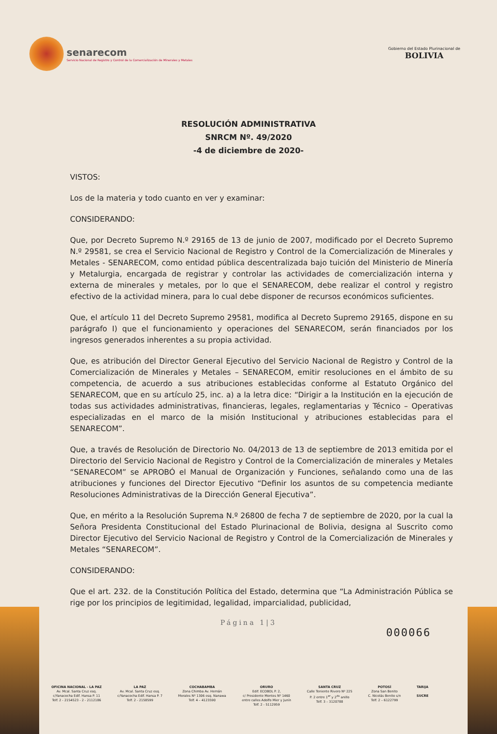senarecom
Servicio Nacional de Registro y Control de la Comercialización de Minerales y Metales
Gobierno del Estado Plurinacional de
BOLIVIA
RESOLUCIÓN ADMINISTRATIVA
SNRCM Nº. 49/2020
-4 de diciembre de 2020-
VISTOS:
Los de la materia y todo cuanto en ver y examinar:
CONSIDERANDO:
Que, por Decreto Supremo N.º 29165 de 13 de junio de 2007, modificado por el Decreto Supremo N.º 29581, se crea el Servicio Nacional de Registro y Control de la Comercialización de Minerales y Metales - SENARECOM, como entidad pública descentralizada bajo tuición del Ministerio de Minería y Metalurgia, encargada de registrar y controlar las actividades de comercialización interna y externa de minerales y metales, por lo que el SENARECOM, debe realizar el control y registro efectivo de la actividad minera, para lo cual debe disponer de recursos económicos suficientes.
Que, el artículo 11 del Decreto Supremo 29581, modifica al Decreto Supremo 29165, dispone en su parágrafo I) que el funcionamiento y operaciones del SENARECOM, serán financiados por los ingresos generados inherentes a su propia actividad.
Que, es atribución del Director General Ejecutivo del Servicio Nacional de Registro y Control de la Comercialización de Minerales y Metales – SENARECOM, emitir resoluciones en el ámbito de su competencia, de acuerdo a sus atribuciones establecidas conforme al Estatuto Orgánico del SENARECOM, que en su artículo 25, inc. a) a la letra dice: “Dirigir a la Institución en la ejecución de todas sus actividades administrativas, financieras, legales, reglamentarias y Técnico – Operativas especializadas en el marco de la misión Institucional y atribuciones establecidas para el SENARECOM”.
Que, a través de Resolución de Directorio No. 04/2013 de 13 de septiembre de 2013 emitida por el Directorio del Servicio Nacional de Registro y Control de la Comercialización de minerales y Metales “SENARECOM” se APROBÓ el Manual de Organización y Funciones, señalando como una de las atribuciones y funciones del Director Ejecutivo “Definir los asuntos de su competencia mediante Resoluciones Administrativas de la Dirección General Ejecutiva”.
Que, en mérito a la Resolución Suprema N.º 26800 de fecha 7 de septiembre de 2020, por la cual la Señora Presidenta Constitucional del Estado Plurinacional de Bolivia, designa al Suscrito como Director Ejecutivo del Servicio Nacional de Registro y Control de la Comercialización de Minerales y Metales “SENARECOM”.
CONSIDERANDO:
Que el art. 232. de la Constitución Política del Estado, determina que “La Administración Pública se rige por los principios de legitimidad, legalidad, imparcialidad, publicidad,
Página 1|3
000066
OFICINA NACIONAL - LA PAZ
Av. Mcal. Santa Cruz esq.
c/Yanacocha Edif. Hansa P. 11
Telf. 2 - 2154523 - 2 - 2112186
LA PAZ
Av. Mcal. Santa Cruz esq.
c/Yanacocha Edif. Hansa P. 7
Telf. 2 - 2158599
COCHABAMBA
Zona Chimba Av. Hernán
Morales Nº 1306 esq. Nanawa
Telf. 4 – 4123590
ORURO
Edif. ECOBOL P. 2,
c/ Presidente Montes Nº 1460
entre calles Adolfo Mier y Junín
Telf. 2 - 5112959
SANTA CRUZ
Calle Teniente Rivero Nº 225
P. 2 entre 1<sup>er</sup> y 2<sup>do</sup> anillo
Telf. 3 – 3120788
POTOSÍ
Zona San Benito
C. Nicolás Benito s/n
Telf. 2 – 6122799
TARIJA
SUCRE